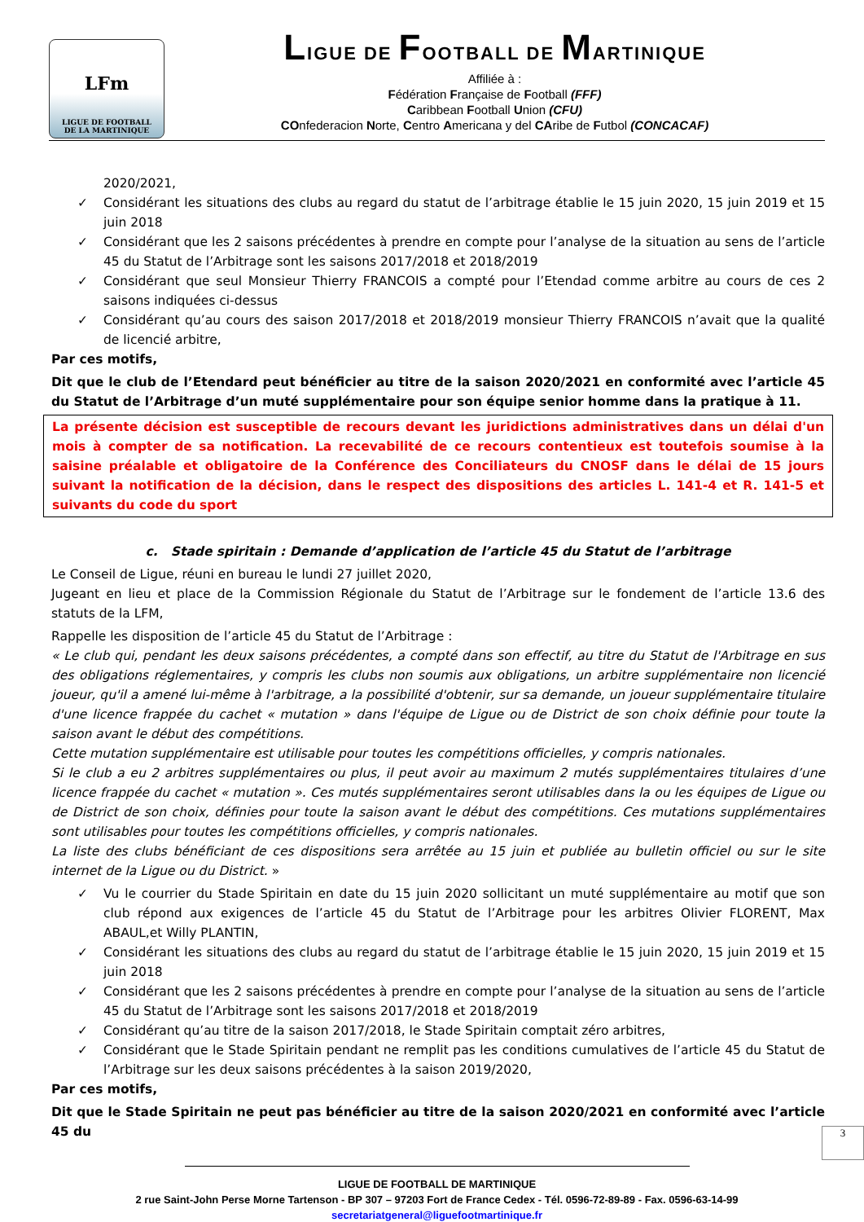LFm
LIGUE DE FOOTBALL
DE LA MARTINIQUE
LIGUE DE FOOTBALL DE MARTINIQUE
Affiliée à :
Fédération Française de Football (FFF)
Caribbean Football Union (CFU)
COnfederacion Norte, Centro Americana y del CAribe de Futbol (CONCACAF)
2020/2021,
✓ Considérant les situations des clubs au regard du statut de l’arbitrage établie le 15 juin 2020, 15 juin 2019 et 15 juin 2018
✓ Considérant que les 2 saisons précédentes à prendre en compte pour l’analyse de la situation au sens de l’article 45 du Statut de l’Arbitrage sont les saisons 2017/2018 et 2018/2019
✓ Considérant que seul Monsieur Thierry FRANCOIS a compté pour l’Etendad comme arbitre au cours de ces 2 saisons indiquées ci-dessus
✓ Considérant qu’au cours des saison 2017/2018 et 2018/2019 monsieur Thierry FRANCOIS n’avait que la qualité de licencié arbitre,
Par ces motifs,
Dit que le club de l’Etendard peut bénéficier au titre de la saison 2020/2021 en conformité avec l’article 45 du Statut de l’Arbitrage d’un muté supplémentaire pour son équipe senior homme dans la pratique à 11.
La présente décision est susceptible de recours devant les juridictions administratives dans un délai d'un mois à compter de sa notification. La recevabilité de ce recours contentieux est toutefois soumise à la saisine préalable et obligatoire de la Conférence des Conciliateurs du CNOSF dans le délai de 15 jours suivant la notification de la décision, dans le respect des dispositions des articles L. 141-4 et R. 141-5 et suivants du code du sport
c. Stade spiritain : Demande d’application de l’article 45 du Statut de l’arbitrage
Le Conseil de Ligue, réuni en bureau le lundi 27 juillet 2020,
Jugeant en lieu et place de la Commission Régionale du Statut de l’Arbitrage sur le fondement de l’article 13.6 des statuts de la LFM,
Rappelle les disposition de l’article 45 du Statut de l’Arbitrage :
« Le club qui, pendant les deux saisons précédentes, a compté dans son effectif, au titre du Statut de l'Arbitrage en sus des obligations réglementaires, y compris les clubs non soumis aux obligations, un arbitre supplémentaire non licencié joueur, qu'il a amené lui-même à l'arbitrage, a la possibilité d'obtenir, sur sa demande, un joueur supplémentaire titulaire d'une licence frappée du cachet « mutation » dans l'équipe de Ligue ou de District de son choix définie pour toute la saison avant le début des compétitions.
Cette mutation supplémentaire est utilisable pour toutes les compétitions officielles, y compris nationales.
Si le club a eu 2 arbitres supplémentaires ou plus, il peut avoir au maximum 2 mutés supplémentaires titulaires d’une licence frappée du cachet « mutation ». Ces mutés supplémentaires seront utilisables dans la ou les équipes de Ligue ou de District de son choix, définies pour toute la saison avant le début des compétitions. Ces mutations supplémentaires sont utilisables pour toutes les compétitions officielles, y compris nationales.
La liste des clubs bénéficiant de ces dispositions sera arrêtée au 15 juin et publiée au bulletin officiel ou sur le site internet de la Ligue ou du District. »
✓ Vu le courrier du Stade Spiritain en date du 15 juin 2020 sollicitant un muté supplémentaire au motif que son club répond aux exigences de l’article 45 du Statut de l’Arbitrage pour les arbitres Olivier FLORENT, Max ABAUL,et Willy PLANTIN,
✓ Considérant les situations des clubs au regard du statut de l’arbitrage établie le 15 juin 2020, 15 juin 2019 et 15 juin 2018
✓ Considérant que les 2 saisons précédentes à prendre en compte pour l’analyse de la situation au sens de l’article 45 du Statut de l’Arbitrage sont les saisons 2017/2018 et 2018/2019
✓ Considérant qu’au titre de la saison 2017/2018, le Stade Spiritain comptait zéro arbitres,
✓ Considérant que le Stade Spiritain pendant ne remplit pas les conditions cumulatives de l’article 45 du Statut de l’Arbitrage sur les deux saisons précédentes à la saison 2019/2020,
Par ces motifs,
Dit que le Stade Spiritain ne peut pas bénéficier au titre de la saison 2020/2021 en conformité avec l’article 45 du
3
LIGUE DE FOOTBALL DE MARTINIQUE
2 rue Saint-John Perse Morne Tartenson - BP 307 – 97203 Fort de France Cedex - Tél. 0596-72-89-89 - Fax. 0596-63-14-99
secretariatgeneral@liguefootmartinique.fr